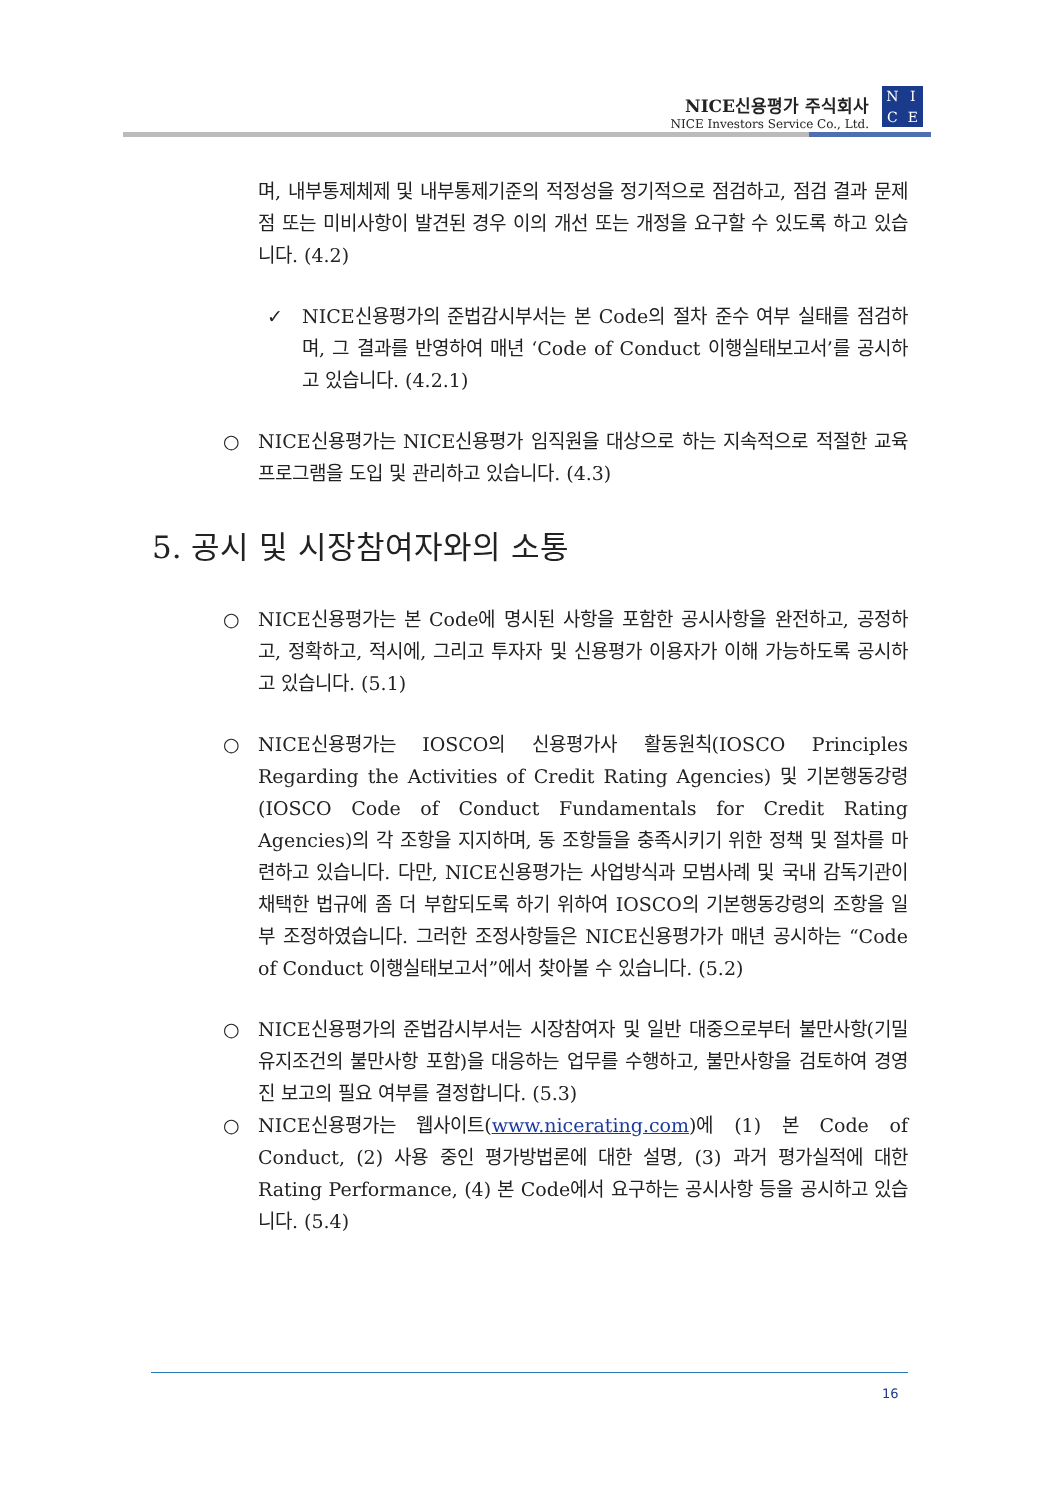NICE신용평가 주식회사
NICE Investors Service Co., Ltd.
NICE
며, 내부통제체제 및 내부통제기준의 적정성을 정기적으로 점검하고, 점검 결과 문제점 또는 미비사항이 발견된 경우 이의 개선 또는 개정을 요구할 수 있도록 하고 있습니다. (4.2)
✓ NICE신용평가의 준법감시부서는 본 Code의 절차 준수 여부 실태를 점검하며, 그 결과를 반영하여 매년 ‘Code of Conduct 이행실태보고서’를 공시하고 있습니다. (4.2.1)
○ NICE신용평가는 NICE신용평가 임직원을 대상으로 하는 지속적으로 적절한 교육프로그램을 도입 및 관리하고 있습니다. (4.3)
5. 공시 및 시장참여자와의 소통
○ NICE신용평가는 본 Code에 명시된 사항을 포함한 공시사항을 완전하고, 공정하고, 정확하고, 적시에, 그리고 투자자 및 신용평가 이용자가 이해 가능하도록 공시하고 있습니다. (5.1)
○ NICE신용평가는 IOSCO의 신용평가사 활동원칙(IOSCO Principles Regarding the Activities of Credit Rating Agencies) 및 기본행동강령(IOSCO Code of Conduct Fundamentals for Credit Rating Agencies)의 각 조항을 지지하며, 동 조항들을 충족시키기 위한 정책 및 절차를 마련하고 있습니다. 다만, NICE신용평가는 사업방식과 모범사례 및 국내 감독기관이 채택한 법규에 좀 더 부합되도록 하기 위하여 IOSCO의 기본행동강령의 조항을 일부 조정하였습니다. 그러한 조정사항들은 NICE신용평가가 매년 공시하는 “Code of Conduct 이행실태보고서”에서 찾아볼 수 있습니다. (5.2)
○ NICE신용평가의 준법감시부서는 시장참여자 및 일반 대중으로부터 불만사항(기밀유지조건의 불만사항 포함)을 대응하는 업무를 수행하고, 불만사항을 검토하여 경영진 보고의 필요 여부를 결정합니다. (5.3)
○ NICE신용평가는 웹사이트(www.nicerating.com)에 (1) 본 Code of Conduct, (2) 사용 중인 평가방법론에 대한 설명, (3) 과거 평가실적에 대한 Rating Performance, (4) 본 Code에서 요구하는 공시사항 등을 공시하고 있습니다. (5.4)
16